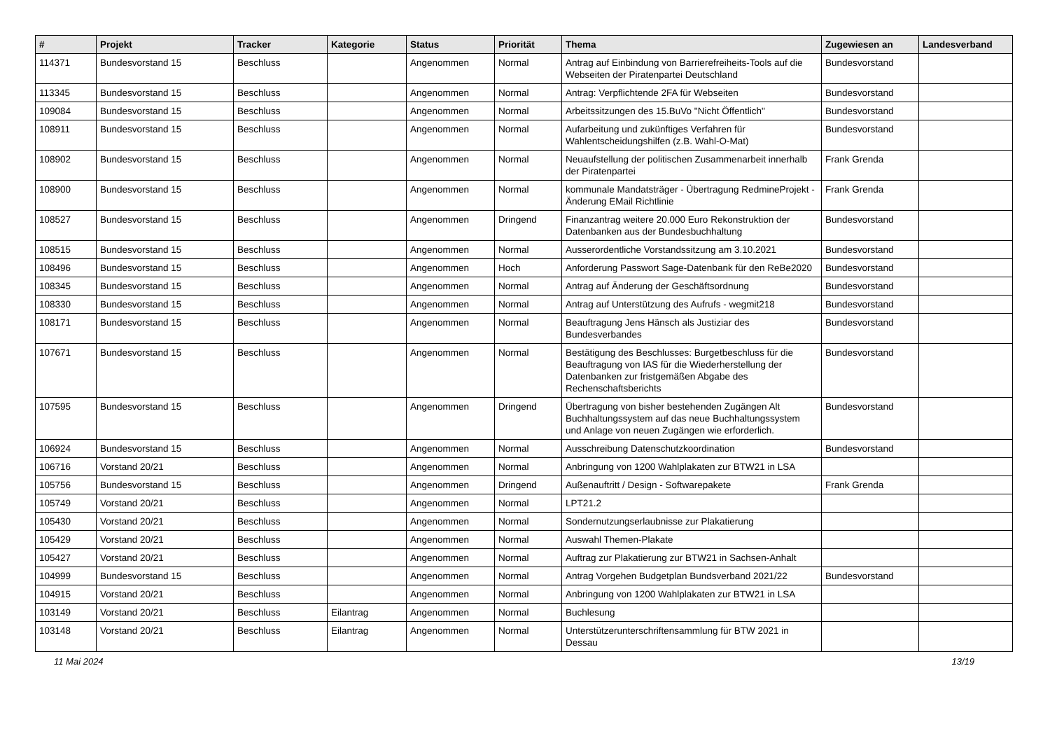| # | Projekt | Tracker | Kategorie | Status | Priorität | Thema | Zugewiesen an | Landesverband |
| --- | --- | --- | --- | --- | --- | --- | --- | --- |
| 114371 | Bundesvorstand 15 | Beschluss | | Angenommen | Normal | Antrag auf Einbindung von Barrierefreiheits-Tools auf die Webseiten der Piratenpartei Deutschland | Bundesvorstand | |
| 113345 | Bundesvorstand 15 | Beschluss | | Angenommen | Normal | Antrag: Verpflichtende 2FA für Webseiten | Bundesvorstand | |
| 109084 | Bundesvorstand 15 | Beschluss | | Angenommen | Normal | Arbeitssitzungen des 15.BuVo "Nicht Öffentlich" | Bundesvorstand | |
| 108911 | Bundesvorstand 15 | Beschluss | | Angenommen | Normal | Aufarbeitung und zukünftiges Verfahren für Wahlentscheidungshilfen (z.B. Wahl-O-Mat) | Bundesvorstand | |
| 108902 | Bundesvorstand 15 | Beschluss | | Angenommen | Normal | Neuaufstellung der politischen Zusammenarbeit innerhalb der Piratenpartei | Frank Grenda | |
| 108900 | Bundesvorstand 15 | Beschluss | | Angenommen | Normal | kommunale Mandatsträger - Übertragung RedmineProjekt - Änderung EMail Richtlinie | Frank Grenda | |
| 108527 | Bundesvorstand 15 | Beschluss | | Angenommen | Dringend | Finanzantrag weitere 20.000 Euro Rekonstruktion der Datenbanken aus der Bundesbuchhaltung | Bundesvorstand | |
| 108515 | Bundesvorstand 15 | Beschluss | | Angenommen | Normal | Ausserordentliche Vorstandssitzung am 3.10.2021 | Bundesvorstand | |
| 108496 | Bundesvorstand 15 | Beschluss | | Angenommen | Hoch | Anforderung Passwort Sage-Datenbank für den ReBe2020 | Bundesvorstand | |
| 108345 | Bundesvorstand 15 | Beschluss | | Angenommen | Normal | Antrag auf Änderung der Geschäftsordnung | Bundesvorstand | |
| 108330 | Bundesvorstand 15 | Beschluss | | Angenommen | Normal | Antrag auf Unterstützung des Aufrufs - wegmit218 | Bundesvorstand | |
| 108171 | Bundesvorstand 15 | Beschluss | | Angenommen | Normal | Beauftragung Jens Hänsch als Justiziar des Bundesverbandes | Bundesvorstand | |
| 107671 | Bundesvorstand 15 | Beschluss | | Angenommen | Normal | Bestätigung des Beschlusses: Burgetbeschluss für die Beauftragung von IAS für die Wiederherstellung der Datenbanken zur fristgemäßen Abgabe des Rechenschaftsberichts | Bundesvorstand | |
| 107595 | Bundesvorstand 15 | Beschluss | | Angenommen | Dringend | Übertragung von bisher bestehenden Zugängen Alt Buchhaltungssystem auf das neue Buchhaltungssystem und Anlage von neuen Zugängen wie erforderlich. | Bundesvorstand | |
| 106924 | Bundesvorstand 15 | Beschluss | | Angenommen | Normal | Ausschreibung Datenschutzkoordination | Bundesvorstand | |
| 106716 | Vorstand 20/21 | Beschluss | | Angenommen | Normal | Anbringung von 1200 Wahlplakaten zur BTW21 in LSA | | |
| 105756 | Bundesvorstand 15 | Beschluss | | Angenommen | Dringend | Außenauftritt / Design - Softwarepakete | Frank Grenda | |
| 105749 | Vorstand 20/21 | Beschluss | | Angenommen | Normal | LPT21.2 | | |
| 105430 | Vorstand 20/21 | Beschluss | | Angenommen | Normal | Sondernutzungserlaubnisse zur Plakatierung | | |
| 105429 | Vorstand 20/21 | Beschluss | | Angenommen | Normal | Auswahl Themen-Plakate | | |
| 105427 | Vorstand 20/21 | Beschluss | | Angenommen | Normal | Auftrag zur Plakatierung zur BTW21 in Sachsen-Anhalt | | |
| 104999 | Bundesvorstand 15 | Beschluss | | Angenommen | Normal | Antrag Vorgehen Budgetplan Bundsverband 2021/22 | Bundesvorstand | |
| 104915 | Vorstand 20/21 | Beschluss | | Angenommen | Normal | Anbringung von 1200 Wahlplakaten zur BTW21 in LSA | | |
| 103149 | Vorstand 20/21 | Beschluss | Eilantrag | Angenommen | Normal | Buchlesung | | |
| 103148 | Vorstand 20/21 | Beschluss | Eilantrag | Angenommen | Normal | Unterstützerunterschriftensammlung für BTW 2021 in Dessau | | |
11 Mai 2024 13/19